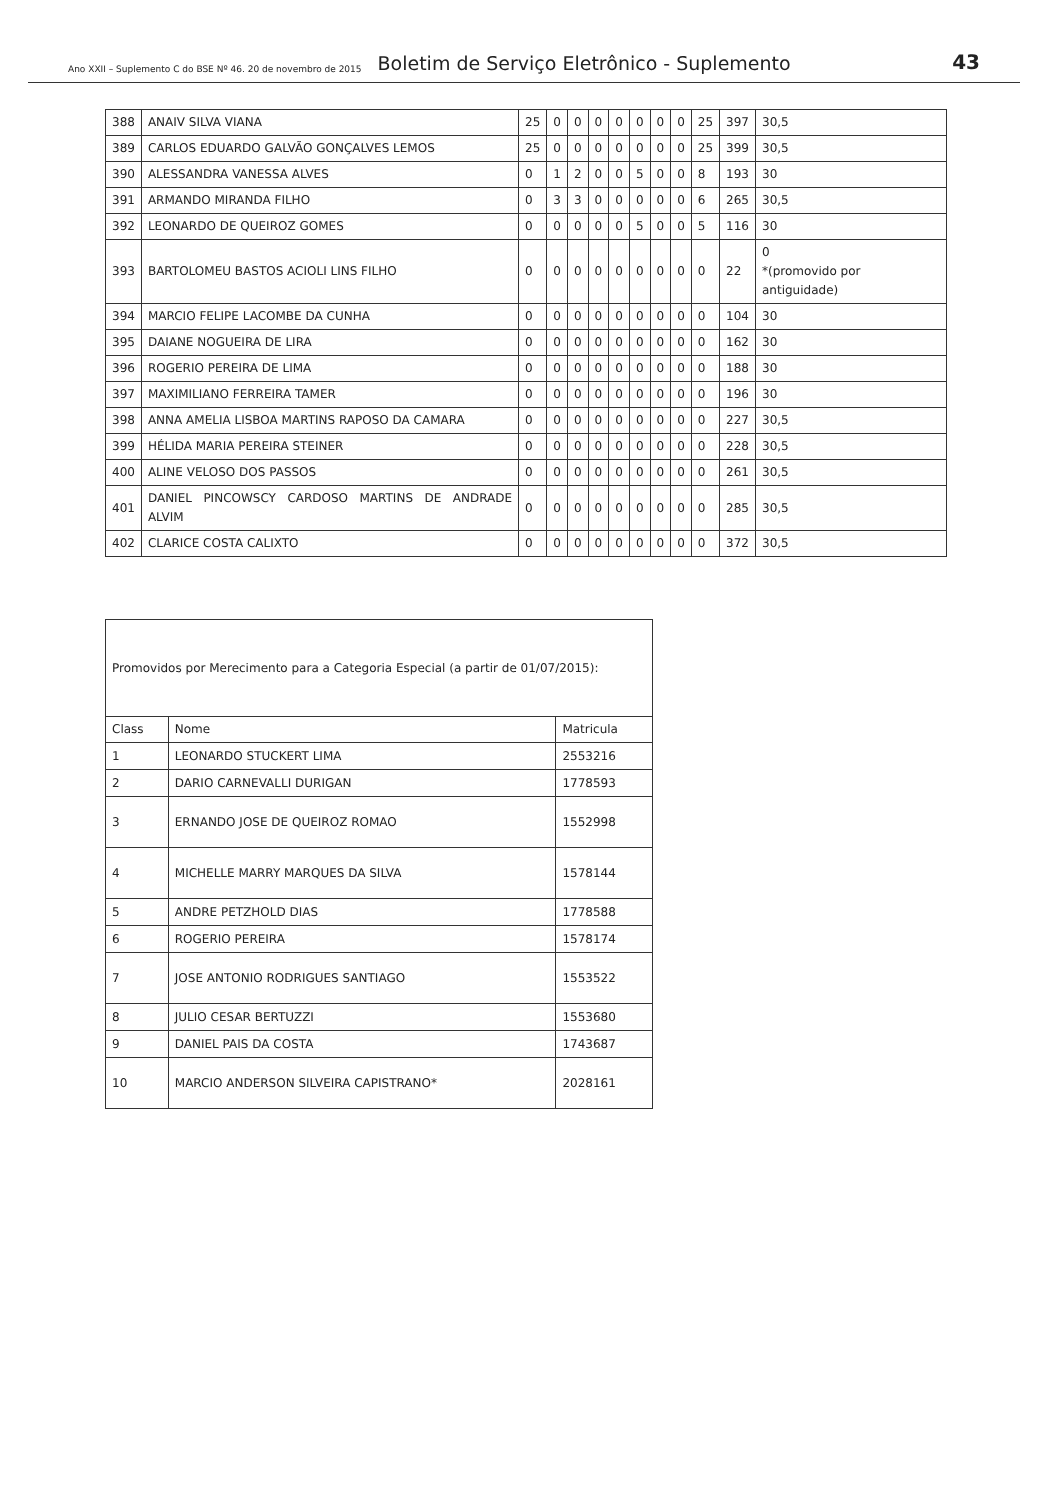Ano XXII – Suplemento C do BSE Nº 46. 20 de novembro de 2015 Boletim de Serviço Eletrônico - Suplemento 43
| 388 | ANAIV SILVA VIANA | 25 | 0 | 0 | 0 | 0 | 0 | 0 | 0 | 25 | 397 | 30,5 |
| 389 | CARLOS EDUARDO GALVÃO GONÇALVES LEMOS | 25 | 0 | 0 | 0 | 0 | 0 | 0 | 0 | 25 | 399 | 30,5 |
| 390 | ALESSANDRA VANESSA ALVES | 0 | 1 | 2 | 0 | 0 | 5 | 0 | 0 | 8 | 193 | 30 |
| 391 | ARMANDO MIRANDA FILHO | 0 | 3 | 3 | 0 | 0 | 0 | 0 | 0 | 6 | 265 | 30,5 |
| 392 | LEONARDO DE QUEIROZ GOMES | 0 | 0 | 0 | 0 | 0 | 5 | 0 | 0 | 5 | 116 | 30 |
| 393 | BARTOLOMEU BASTOS ACIOLI LINS FILHO | 0 | 0 | 0 | 0 | 0 | 0 | 0 | 0 | 0 | 22 | 0 *(promovido por antiguidade) |
| 394 | MARCIO FELIPE LACOMBE DA CUNHA | 0 | 0 | 0 | 0 | 0 | 0 | 0 | 0 | 0 | 104 | 30 |
| 395 | DAIANE NOGUEIRA DE LIRA | 0 | 0 | 0 | 0 | 0 | 0 | 0 | 0 | 0 | 162 | 30 |
| 396 | ROGERIO PEREIRA DE LIMA | 0 | 0 | 0 | 0 | 0 | 0 | 0 | 0 | 0 | 188 | 30 |
| 397 | MAXIMILIANO FERREIRA TAMER | 0 | 0 | 0 | 0 | 0 | 0 | 0 | 0 | 0 | 196 | 30 |
| 398 | ANNA AMELIA LISBOA MARTINS RAPOSO DA CAMARA | 0 | 0 | 0 | 0 | 0 | 0 | 0 | 0 | 0 | 227 | 30,5 |
| 399 | HÉLIDA MARIA PEREIRA STEINER | 0 | 0 | 0 | 0 | 0 | 0 | 0 | 0 | 0 | 228 | 30,5 |
| 400 | ALINE VELOSO DOS PASSOS | 0 | 0 | 0 | 0 | 0 | 0 | 0 | 0 | 0 | 261 | 30,5 |
| 401 | DANIEL PINCOWSCY CARDOSO MARTINS DE ANDRADE ALVIM | 0 | 0 | 0 | 0 | 0 | 0 | 0 | 0 | 0 | 285 | 30,5 |
| 402 | CLARICE COSTA CALIXTO | 0 | 0 | 0 | 0 | 0 | 0 | 0 | 0 | 0 | 372 | 30,5 |
| Promovidos por Merecimento para a Categoria Especial (a partir de 01/07/2015): | | |
| Class | Nome | Matricula |
| 1 | LEONARDO STUCKERT LIMA | 2553216 |
| 2 | DARIO CARNEVALLI DURIGAN | 1778593 |
| 3 | ERNANDO JOSE DE QUEIROZ ROMAO | 1552998 |
| 4 | MICHELLE MARRY MARQUES DA SILVA | 1578144 |
| 5 | ANDRE PETZHOLD DIAS | 1778588 |
| 6 | ROGERIO PEREIRA | 1578174 |
| 7 | JOSE ANTONIO RODRIGUES SANTIAGO | 1553522 |
| 8 | JULIO CESAR BERTUZZI | 1553680 |
| 9 | DANIEL PAIS DA COSTA | 1743687 |
| 10 | MARCIO ANDERSON SILVEIRA CAPISTRANO* | 2028161 |